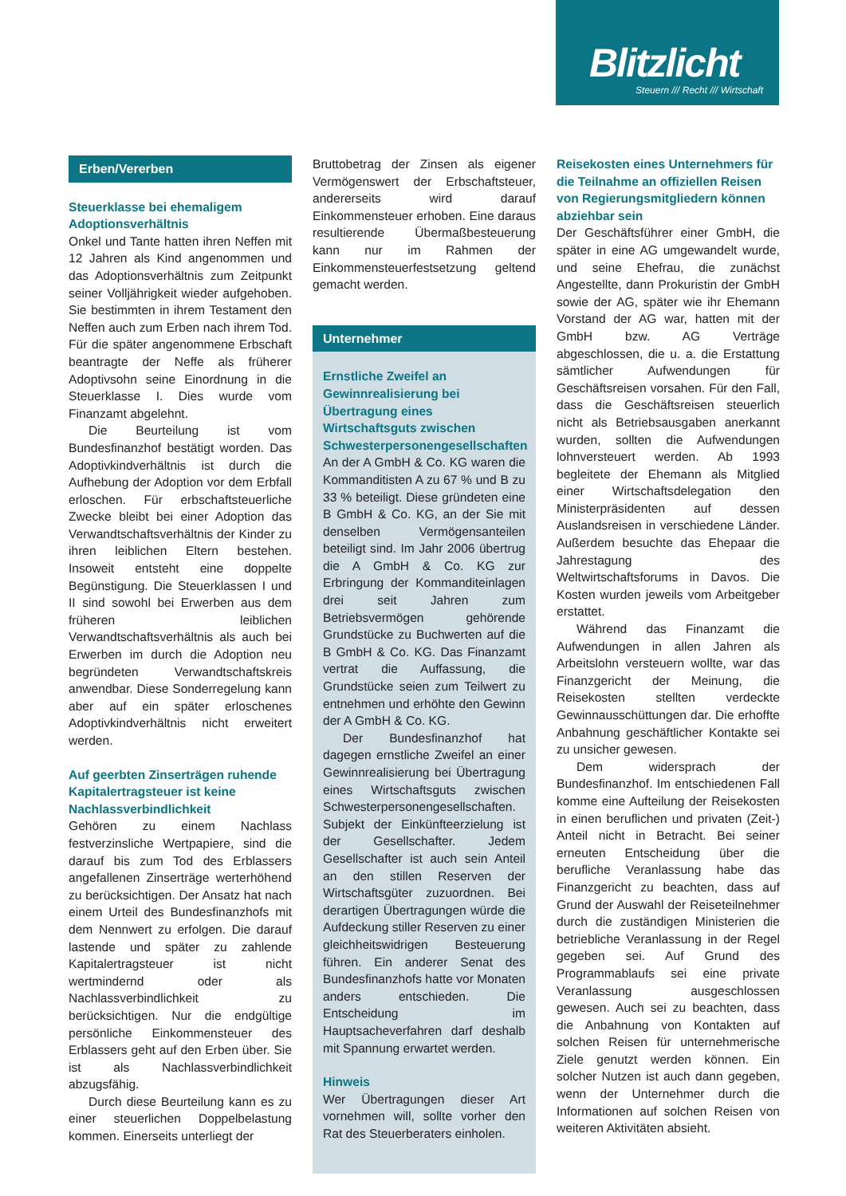Blitzlicht
Steuern /// Recht /// Wirtschaft
Erben/Vererben
Steuerklasse bei ehemaligem Adoptionsverhältnis
Onkel und Tante hatten ihren Neffen mit 12 Jahren als Kind angenommen und das Adoptionsverhältnis zum Zeitpunkt seiner Volljährigkeit wieder aufgehoben. Sie bestimmten in ihrem Testament den Neffen auch zum Erben nach ihrem Tod. Für die später angenommene Erbschaft beantragte der Neffe als früherer Adoptivsohn seine Einordnung in die Steuerklasse I. Dies wurde vom Finanzamt abgelehnt.
Die Beurteilung ist vom Bundesfinanzhof bestätigt worden. Das Adoptivkindverhältnis ist durch die Aufhebung der Adoption vor dem Erbfall erloschen. Für erbschaftsteuerliche Zwecke bleibt bei einer Adoption das Verwandtschaftsverhältnis der Kinder zu ihren leiblichen Eltern bestehen. Insoweit entsteht eine doppelte Begünstigung. Die Steuerklassen I und II sind sowohl bei Erwerben aus dem früheren leiblichen Verwandtschaftsverhältnis als auch bei Erwerben im durch die Adoption neu begründeten Verwandtschaftskreis anwendbar. Diese Sonderregelung kann aber auf ein später erloschenes Adoptivkindverhältnis nicht erweitert werden.
Auf geerbten Zinserträgen ruhende Kapitalertragsteuer ist keine Nachlassverbindlichkeit
Gehören zu einem Nachlass festverzinsliche Wertpapiere, sind die darauf bis zum Tod des Erblassers angefallenen Zinserträge werterhöhend zu berücksichtigen. Der Ansatz hat nach einem Urteil des Bundesfinanzhofs mit dem Nennwert zu erfolgen. Die darauf lastende und später zu zahlende Kapitalertragsteuer ist nicht wertmindernd oder als Nachlassverbindlichkeit zu berücksichtigen. Nur die endgültige persönliche Einkommensteuer des Erblassers geht auf den Erben über. Sie ist als Nachlassverbindlichkeit abzugsfähig.
Durch diese Beurteilung kann es zu einer steuerlichen Doppelbelastung kommen. Einerseits unterliegt der
Bruttobetrag der Zinsen als eigener Vermögenswert der Erbschaftsteuer, andererseits wird darauf Einkommensteuer erhoben. Eine daraus resultierende Übermaßbesteuerung kann nur im Rahmen der Einkommensteuerfestsetzung geltend gemacht werden.
Unternehmer
Ernstliche Zweifel an Gewinnrealisierung bei Übertragung eines Wirtschaftsguts zwischen Schwesterpersonengesellschaften
An der A GmbH & Co. KG waren die Kommanditisten A zu 67 % und B zu 33 % beteiligt. Diese gründeten eine B GmbH & Co. KG, an der Sie mit denselben Vermögensanteilen beteiligt sind. Im Jahr 2006 übertrug die A GmbH & Co. KG zur Erbringung der Kommanditeinlagen drei seit Jahren zum Betriebsvermögen gehörende Grundstücke zu Buchwerten auf die B GmbH & Co. KG. Das Finanzamt vertrat die Auffassung, die Grundstücke seien zum Teilwert zu entnehmen und erhöhte den Gewinn der A GmbH & Co. KG.
Der Bundesfinanzhof hat dagegen ernstliche Zweifel an einer Gewinnrealisierung bei Übertragung eines Wirtschaftsguts zwischen Schwesterpersonengesellschaften. Subjekt der Einkünfteerzielung ist der Gesellschafter. Jedem Gesellschafter ist auch sein Anteil an den stillen Reserven der Wirtschaftsgüter zuzuordnen. Bei derartigen Übertragungen würde die Aufdeckung stiller Reserven zu einer gleichheitswidrigen Besteuerung führen. Ein anderer Senat des Bundesfinanzhofs hatte vor Monaten anders entschieden. Die Entscheidung im Hauptsacheverfahren darf deshalb mit Spannung erwartet werden.
Hinweis
Wer Übertragungen dieser Art vornehmen will, sollte vorher den Rat des Steuerberaters einholen.
Reisekosten eines Unternehmers für die Teilnahme an offiziellen Reisen von Regierungsmitgliedern können abziehbar sein
Der Geschäftsführer einer GmbH, die später in eine AG umgewandelt wurde, und seine Ehefrau, die zunächst Angestellte, dann Prokuristin der GmbH sowie der AG, später wie ihr Ehemann Vorstand der AG war, hatten mit der GmbH bzw. AG Verträge abgeschlossen, die u. a. die Erstattung sämtlicher Aufwendungen für Geschäftsreisen vorsahen. Für den Fall, dass die Geschäftsreisen steuerlich nicht als Betriebsausgaben anerkannt wurden, sollten die Aufwendungen lohnversteuert werden. Ab 1993 begleitete der Ehemann als Mitglied einer Wirtschaftsdelegation den Ministerpräsidenten auf dessen Auslandsreisen in verschiedene Länder. Außerdem besuchte das Ehepaar die Jahrestagung des Weltwirtschaftsforums in Davos. Die Kosten wurden jeweils vom Arbeitgeber erstattet.
Während das Finanzamt die Aufwendungen in allen Jahren als Arbeitslohn versteuern wollte, war das Finanzgericht der Meinung, die Reisekosten stellten verdeckte Gewinnausschüttungen dar. Die erhoffte Anbahnung geschäftlicher Kontakte sei zu unsicher gewesen.
Dem widersprach der Bundesfinanzhof. Im entschiedenen Fall komme eine Aufteilung der Reisekosten in einen beruflichen und privaten (Zeit-) Anteil nicht in Betracht. Bei seiner erneuten Entscheidung über die berufliche Veranlassung habe das Finanzgericht zu beachten, dass auf Grund der Auswahl der Reiseteilnehmer durch die zuständigen Ministerien die betriebliche Veranlassung in der Regel gegeben sei. Auf Grund des Programmablaufs sei eine private Veranlassung ausgeschlossen gewesen. Auch sei zu beachten, dass die Anbahnung von Kontakten auf solchen Reisen für unternehmerische Ziele genutzt werden können. Ein solcher Nutzen ist auch dann gegeben, wenn der Unternehmer durch die Informationen auf solchen Reisen von weiteren Aktivitäten absieht.